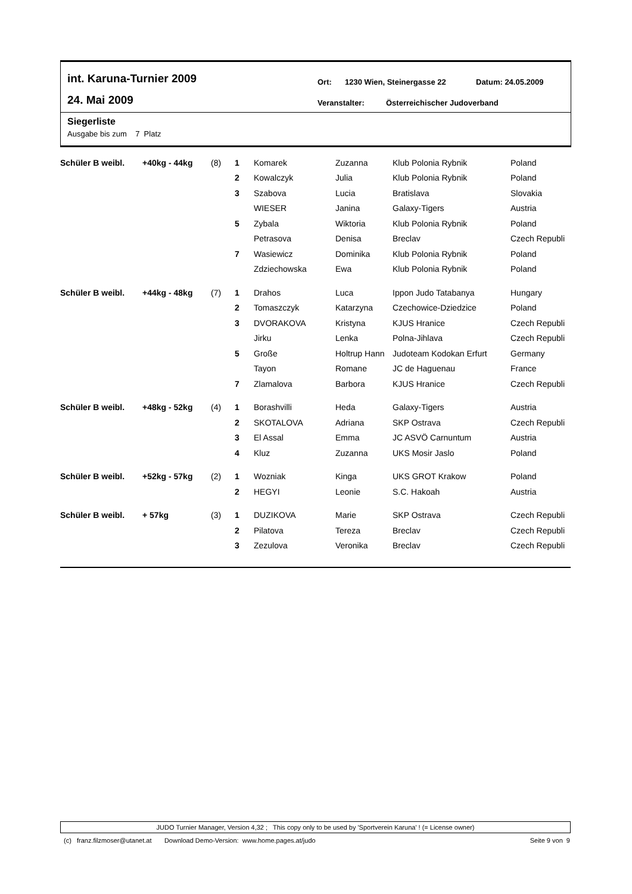int. Karuna-Turnier 2009
24. Mai 2009
Ort: 1230 Wien, Steinergasse 22 Datum: 24.05.2009
Veranstalter: Österreichischer Judoverband
Siegerliste
Ausgabe bis zum 7 Platz
| Schüler B weibl. | +40kg - 44kg | (8) | 1 | Komarek | Zuzanna | Klub Polonia Rybnik | Poland |
| | | | 2 | Kowalczyk | Julia | Klub Polonia Rybnik | Poland |
| | | | 3 | Szabova | Lucia | Bratislava | Slovakia |
| | | | | WIESER | Janina | Galaxy-Tigers | Austria |
| | | | 5 | Zybala | Wiktoria | Klub Polonia Rybnik | Poland |
| | | | | Petrasova | Denisa | Breclav | Czech Republi |
| | | | 7 | Wasiewicz | Dominika | Klub Polonia Rybnik | Poland |
| | | | | Zdziechowska | Ewa | Klub Polonia Rybnik | Poland |
| Schüler B weibl. | +44kg - 48kg | (7) | 1 | Drahos | Luca | Ippon Judo Tatabanya | Hungary |
| | | | 2 | Tomaszczyk | Katarzyna | Czechowice-Dziedzice | Poland |
| | | | 3 | DVORAKOVA | Kristyna | KJUS Hranice | Czech Republi |
| | | | | Jirku | Lenka | Polna-Jihlava | Czech Republi |
| | | | 5 | Große | Holtrup Hann | Judoteam Kodokan Erfurt | Germany |
| | | | | Tayon | Romane | JC de Haguenau | France |
| | | | 7 | Zlamalova | Barbora | KJUS Hranice | Czech Republi |
| Schüler B weibl. | +48kg - 52kg | (4) | 1 | Borashvilli | Heda | Galaxy-Tigers | Austria |
| | | | 2 | SKOTALOVA | Adriana | SKP Ostrava | Czech Republi |
| | | | 3 | El Assal | Emma | JC ASVÖ Carnuntum | Austria |
| | | | 4 | Kluz | Zuzanna | UKS Mosir Jaslo | Poland |
| Schüler B weibl. | +52kg - 57kg | (2) | 1 | Wozniak | Kinga | UKS GROT Krakow | Poland |
| | | | 2 | HEGYI | Leonie | S.C. Hakoah | Austria |
| Schüler B weibl. | + 57kg | (3) | 1 | DUZIKOVA | Marie | SKP Ostrava | Czech Republi |
| | | | 2 | Pilatova | Tereza | Breclav | Czech Republi |
| | | | 3 | Zezulova | Veronika | Breclav | Czech Republi |
JUDO Turnier Manager, Version 4,32 ; This copy only to be used by 'Sportverein Karuna' ! (= License owner)
(c) franz.filzmoser@utanet.at Download Demo-Version: www.home.pages.at/judo Seite 9 von 9